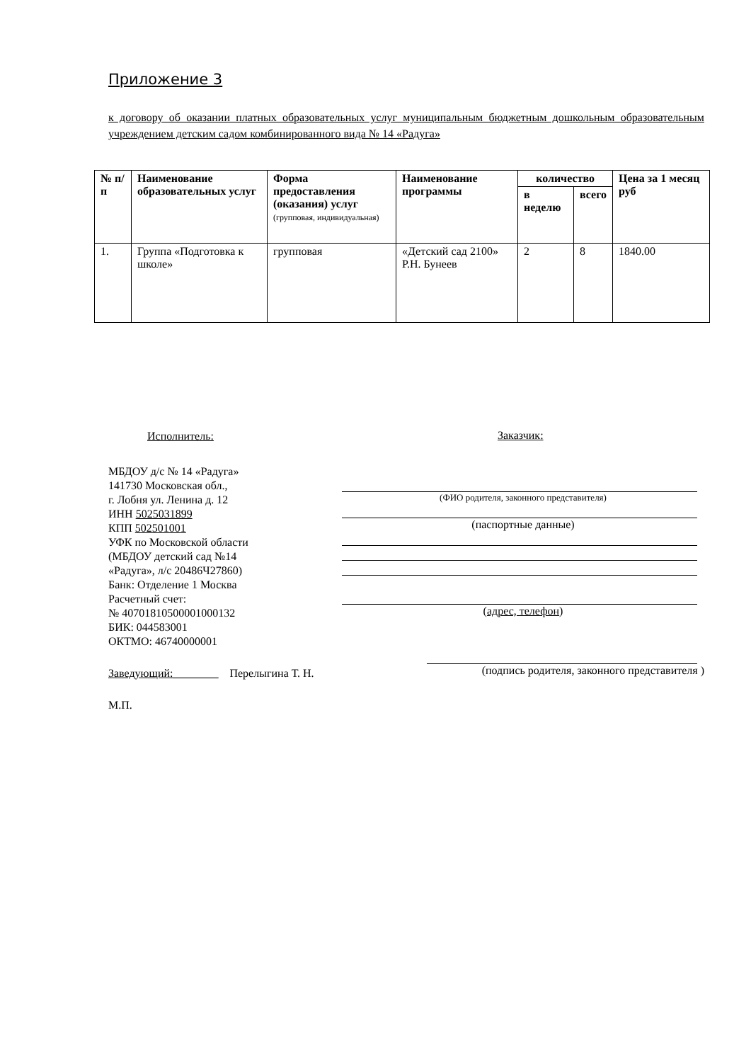Приложение 3
к договору об оказании платных образовательных услуг муниципальным бюджетным дошкольным образовательным учреждением детским садом комбинированного вида № 14 «Радуга»
| № п/п | Наименование образовательных услуг | Форма предоставления (оказания) услуг (групповая, индивидуальная) | Наименование программы | количество | | Цена за 1 месяц руб |
| --- | --- | --- | --- | --- | --- | --- |
| | | | | в неделю | всего | |
| 1. | Группа «Подготовка к школе» | групповая | «Детский сад 2100» Р.Н. Бунеев | 2 | 8 | 1840.00 |
Исполнитель:
МБДОУ д/с № 14 «Радуга»
141730 Московская обл.,
г. Лобня ул. Ленина д. 12
ИНН 5025031899
КПП 502501001
УФК по Московской области
(МБДОУ детский сад №14
«Радуга», л/с 20486Ч27860)
Банк: Отделение 1 Москва
Расчетный счет:
№ 40701810500001000132
БИК: 044583001
ОКТМО: 46740000001
Заведующий:________ Перелыгина Т. Н.
М.П.
Заказчик:
(ФИО родителя, законного представителя)
(паспортные данные)
(адрес, телефон)
(подпись родителя, законного представителя )